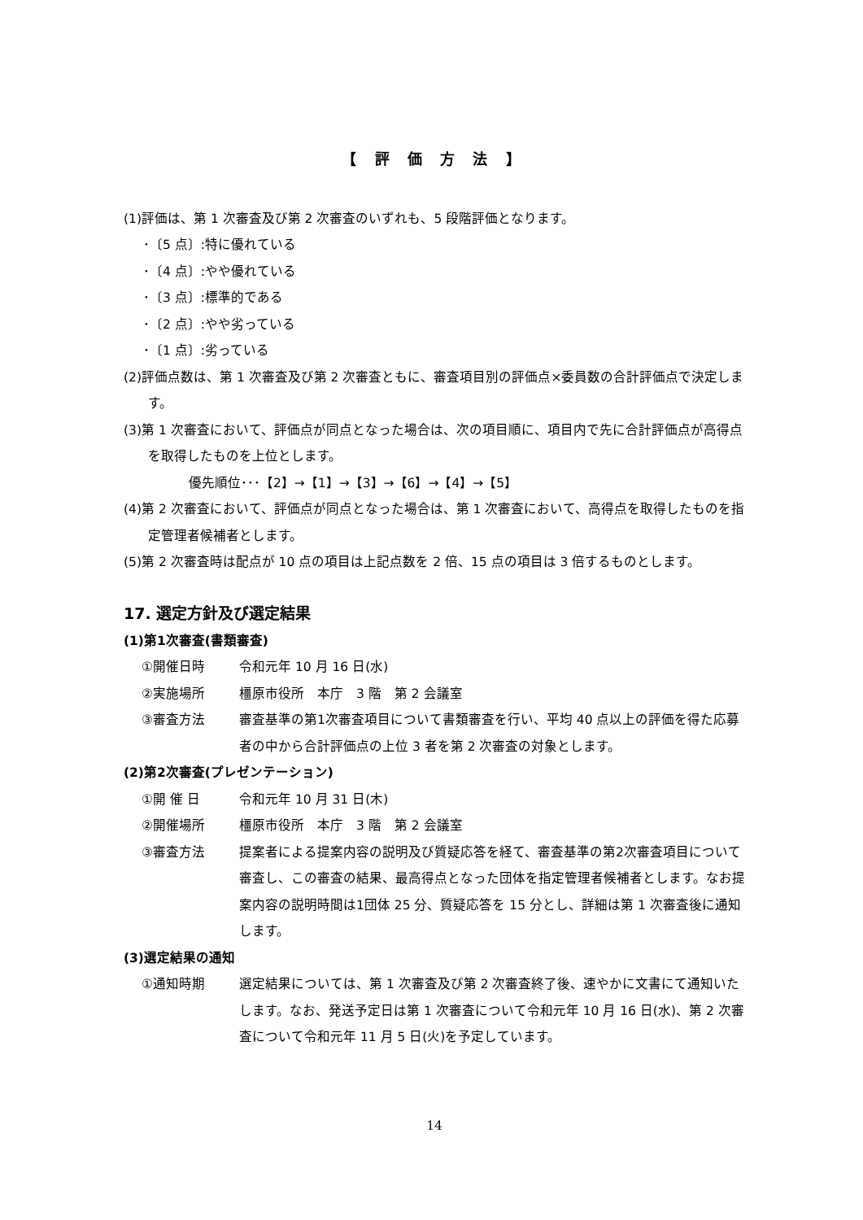【 評 価 方 法 】
(1)評価は、第 1 次審査及び第 2 次審査のいずれも、5 段階評価となります。
･〔5 点〕:特に優れている
･〔4 点〕:やや優れている
･〔3 点〕:標準的である
･〔2 点〕:やや劣っている
･〔1 点〕:劣っている
(2)評価点数は、第 1 次審査及び第 2 次審査ともに、審査項目別の評価点×委員数の合計評価点で決定します。
(3)第 1 次審査において、評価点が同点となった場合は、次の項目順に、項目内で先に合計評価点が高得点を取得したものを上位とします。
優先順位･･･【2】→【1】→【3】→【6】→【4】→【5】
(4)第 2 次審査において、評価点が同点となった場合は、第 1 次審査において、高得点を取得したものを指定管理者候補者とします。
(5)第 2 次審査時は配点が 10 点の項目は上記点数を 2 倍、15 点の項目は 3 倍するものとします。
17. 選定方針及び選定結果
(1)第1次審査(書類審査)
①開催日時 令和元年 10 月 16 日(水)
②実施場所 橿原市役所　本庁　3 階　第 2 会議室
③審査方法 審査基準の第1次審査項目について書類審査を行い、平均 40 点以上の評価を得た応募者の中から合計評価点の上位 3 者を第 2 次審査の対象とします。
(2)第2次審査(プレゼンテーション)
①開 催 日 令和元年 10 月 31 日(木)
②開催場所 橿原市役所　本庁　3 階　第 2 会議室
③審査方法 提案者による提案内容の説明及び質疑応答を経て、審査基準の第2次審査項目について審査し、この審査の結果、最高得点となった団体を指定管理者候補者とします。なお提案内容の説明時間は1団体 25 分、質疑応答を 15 分とし、詳細は第 1 次審査後に通知します。
(3)選定結果の通知
①通知時期 選定結果については、第 1 次審査及び第 2 次審査終了後、速やかに文書にて通知いたします。なお、発送予定日は第 1 次審査について令和元年 10 月 16 日(水)、第 2 次審査について令和元年 11 月 5 日(火)を予定しています。
14